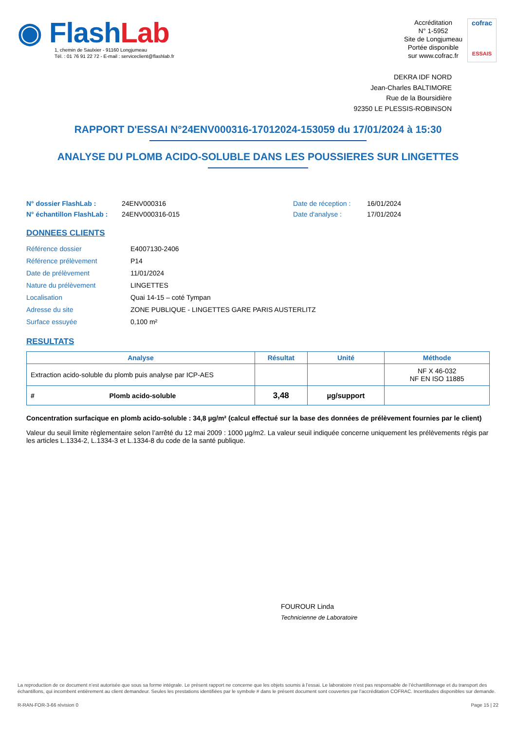◉ FlashLab
1, chemin de Saulxier - 91160 Longjumeau
Tél. : 01 76 91 22 72 - E-mail : serviceclient@flashlab.fr
Accréditation
N° 1-5952
Site de Longjumeau
Portée disponible
sur www.cofrac.fr
cofrac
ESSAIS
DEKRA IDF NORD
Jean-Charles BALTIMORE
Rue de la Boursidière
92350 LE PLESSIS-ROBINSON
RAPPORT D'ESSAI N°24ENV000316-17012024-153059 du 17/01/2024 à 15:30
ANALYSE DU PLOMB ACIDO-SOLUBLE DANS LES POUSSIERES SUR LINGETTES
N° dossier FlashLab : 24ENV000316 Date de réception : 16/01/2024 N° échantillon FlashLab : 24ENV000316-015 Date d'analyse : 17/01/2024
DONNEES CLIENTS
Référence dossier E4007130-2406 Référence prélèvement P14 Date de prélèvement 11/01/2024 Nature du prélèvement LINGETTES Localisation Quai 14-15 – coté Tympan Adresse du site ZONE PUBLIQUE - LINGETTES GARE PARIS AUSTERLITZ Surface essuyée 0,100 m²
RESULTATS
| Analyse | Résultat | Unité | Méthode |
| --- | --- | --- | --- |
| Extraction acido-soluble du plomb puis analyse par ICP-AES | | | NF X 46-032 NF EN ISO 11885 |
| # Plomb acido-soluble | 3,48 | µg/support | |
Concentration surfacique en plomb acido-soluble : 34,8 µg/m² (calcul effectué sur la base des données de prélèvement fournies par le client)
Valeur du seuil limite règlementaire selon l’arrêté du 12 mai 2009 : 1000 µg/m2. La valeur seuil indiquée concerne uniquement les prélèvements régis par les articles L.1334-2, L.1334-3 et L.1334-8 du code de la santé publique.
FOUROUR Linda
Technicienne de Laboratoire
La reproduction de ce document n’est autorisée que sous sa forme intégrale. Le présent rapport ne concerne que les objets soumis à l’essai. Le laboratoire n’est pas responsable de l’échantillonnage et du transport des échantillons, qui incombent entièrement au client demandeur. Seules les prestations identifiées par le symbole # dans le présent document sont couvertes par l’accréditation COFRAC. Incertitudes disponibles sur demande.
R-RAN-FOR-3-66 révision 0 Page 15 | 22